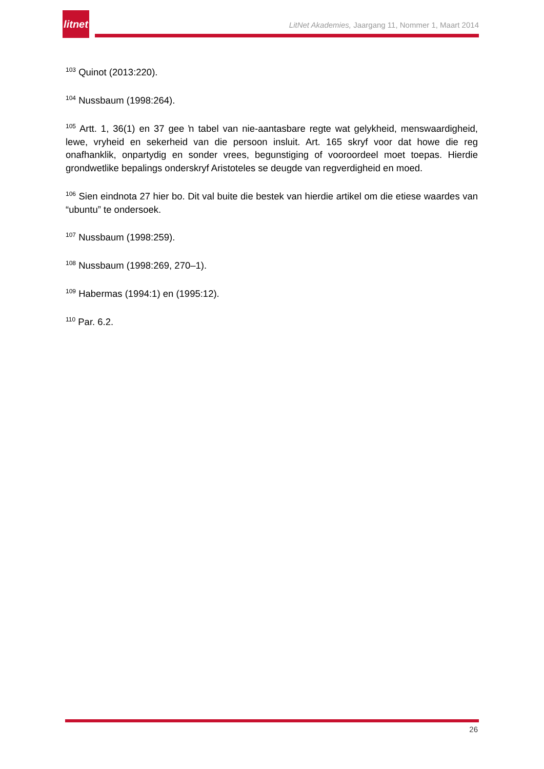litnet
LitNet Akademies, Jaargang 11, Nommer 1, Maart 2014
<sup>103</sup> Quinot (2013:220).
<sup>104</sup> Nussbaum (1998:264).
<sup>105</sup> Artt. 1, 36(1) en 37 gee ŉ tabel van nie-aantasbare regte wat gelykheid, menswaardigheid, lewe, vryheid en sekerheid van die persoon insluit. Art. 165 skryf voor dat howe die reg onafhanklik, onpartydig en sonder vrees, begunstiging of vooroordeel moet toepas. Hierdie grondwetlike bepalings onderskryf Aristoteles se deugde van regverdigheid en moed.
<sup>106</sup> Sien eindnota 27 hier bo. Dit val buite die bestek van hierdie artikel om die etiese waardes van “ubuntu” te ondersoek.
<sup>107</sup> Nussbaum (1998:259).
<sup>108</sup> Nussbaum (1998:269, 270–1).
<sup>109</sup> Habermas (1994:1) en (1995:12).
<sup>110</sup> Par. 6.2.
26